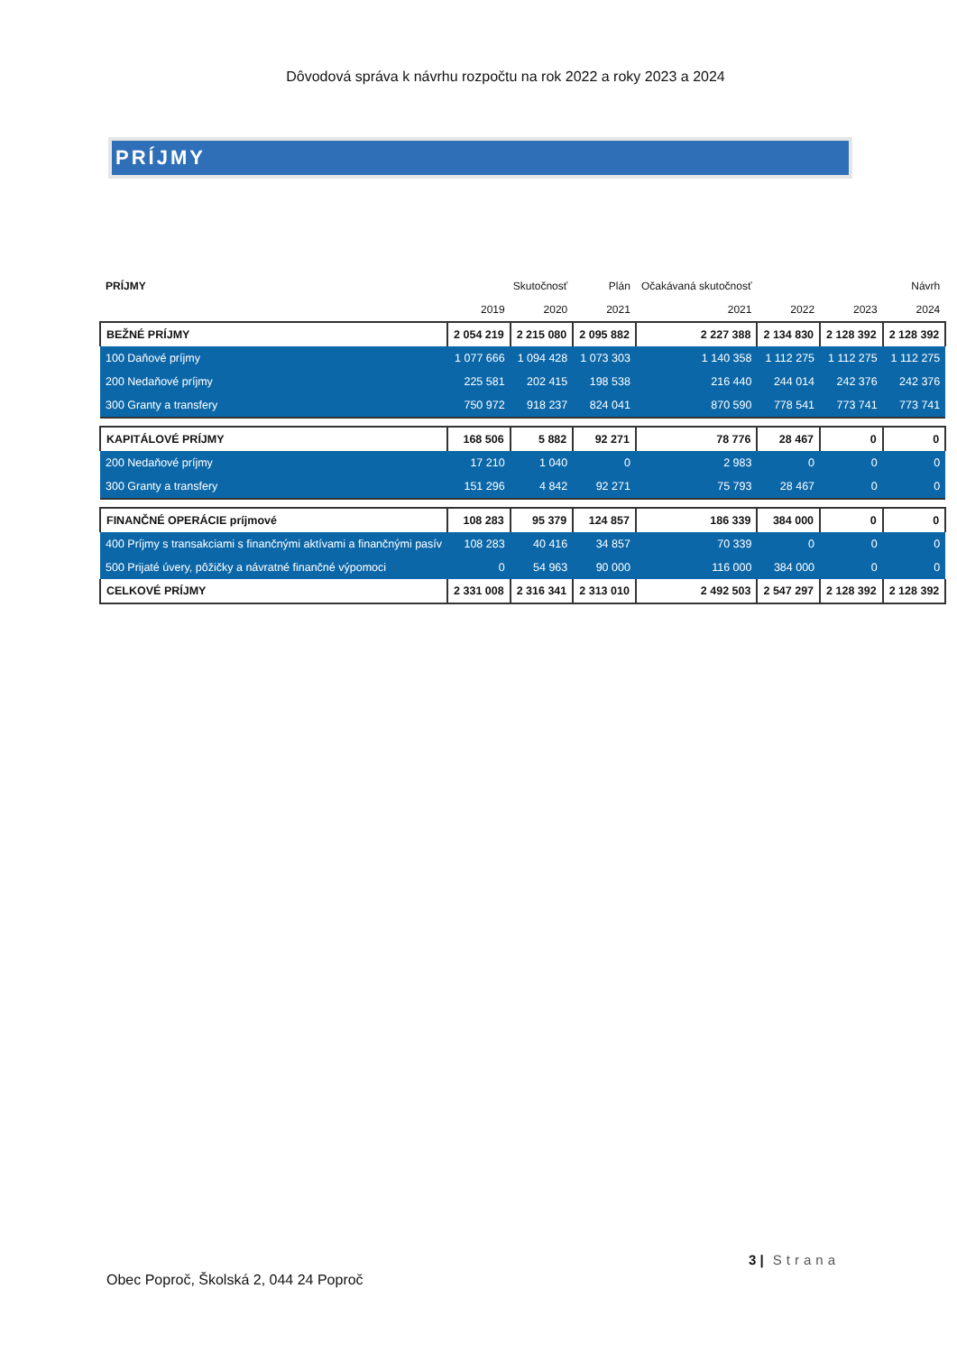Dôvodová správa k návrhu rozpočtu na rok 2022 a roky 2023 a 2024
PRÍJMY
| PRÍJMY | Skutočnosť | | Plán | Očakávaná skutočnosť | Návrh | | |
| --- | --- | --- | --- | --- | --- | --- | --- |
| | 2019 | 2020 | 2021 | 2021 | 2022 | 2023 | 2024 |
| BEŽNÉ PRÍJMY | 2 054 219 | 2 215 080 | 2 095 882 | 2 227 388 | 2 134 830 | 2 128 392 | 2 128 392 |
| 100 Daňové príjmy | 1 077 666 | 1 094 428 | 1 073 303 | 1 140 358 | 1 112 275 | 1 112 275 | 1 112 275 |
| 200 Nedaňové príjmy | 225 581 | 202 415 | 198 538 | 216 440 | 244 014 | 242 376 | 242 376 |
| 300 Granty a transfery | 750 972 | 918 237 | 824 041 | 870 590 | 778 541 | 773 741 | 773 741 |
| KAPITÁLOVÉ PRÍJMY | 168 506 | 5 882 | 92 271 | 78 776 | 28 467 | 0 | 0 |
| 200 Nedaňové príjmy | 17 210 | 1 040 | 0 | 2 983 | 0 | 0 | 0 |
| 300 Granty a transfery | 151 296 | 4 842 | 92 271 | 75 793 | 28 467 | 0 | 0 |
| FINANČNÉ OPERÁCIE príjmové | 108 283 | 95 379 | 124 857 | 186 339 | 384 000 | 0 | 0 |
| 400 Príjmy s transakciami s finančnými aktívami a finančnými pasív | 108 283 | 40 416 | 34 857 | 70 339 | 0 | 0 | 0 |
| 500 Prijaté úvery, pôžičky a návratné finančné výpomoci | 0 | 54 963 | 90 000 | 116 000 | 384 000 | 0 | 0 |
| CELKOVÉ PRÍJMY | 2 331 008 | 2 316 341 | 2 313 010 | 2 492 503 | 2 547 297 | 2 128 392 | 2 128 392 |
3 | Strana
Obec Poproč, Školská 2, 044 24 Poproč